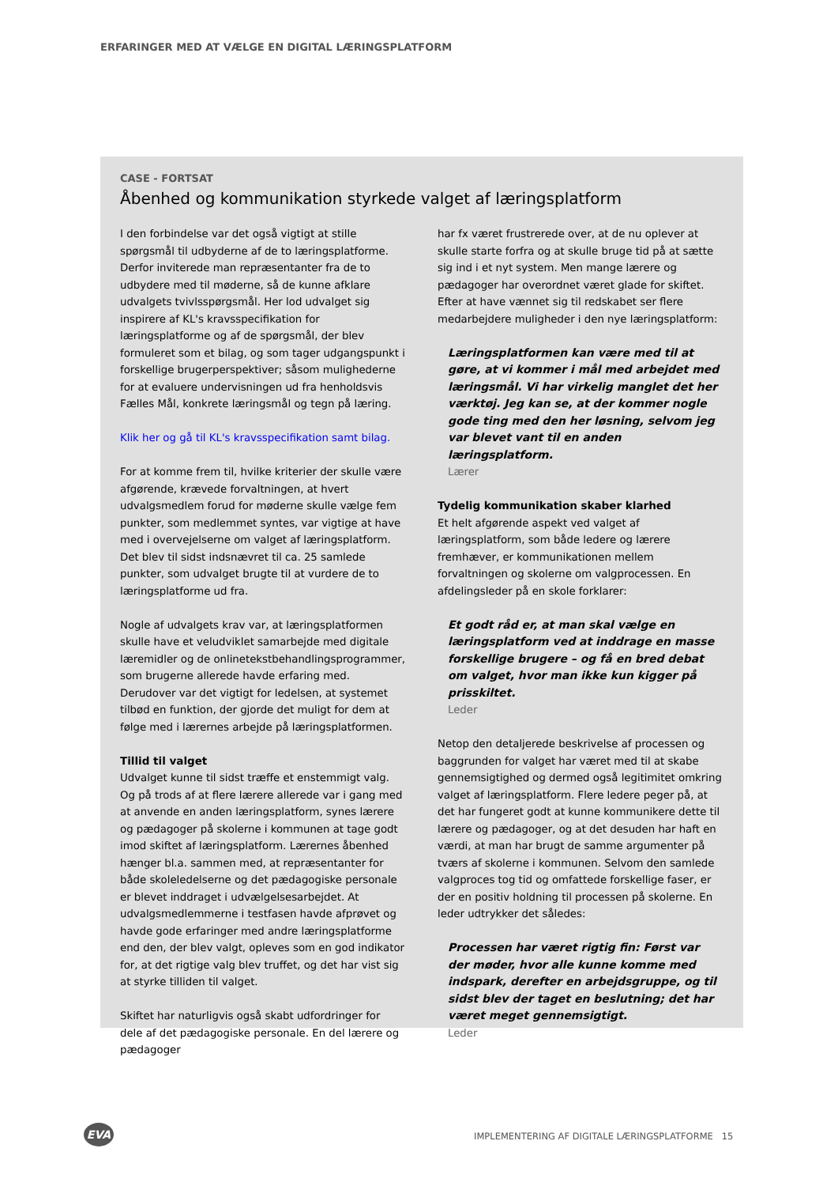ERFARINGER MED AT VÆLGE EN DIGITAL LÆRINGSPLATFORM
CASE - FORTSAT
Åbenhed og kommunikation styrkede valget af læringsplatform
I den forbindelse var det også vigtigt at stille spørgsmål til udbyderne af de to læringsplatforme. Derfor inviterede man repræsentanter fra de to udbydere med til møderne, så de kunne afklare udvalgets tvivlsspørgsmål. Her lod udvalget sig inspirere af KL's kravsspecifikation for læringsplatforme og af de spørgsmål, der blev formuleret som et bilag, og som tager udgangspunkt i forskellige brugerperspektiver; såsom mulighederne for at evaluere undervisningen ud fra henholdsvis Fælles Mål, konkrete læringsmål og tegn på læring.
Klik her og gå til KL's kravsspecifikation samt bilag.
For at komme frem til, hvilke kriterier der skulle være afgørende, krævede forvaltningen, at hvert udvalgsmedlem forud for møderne skulle vælge fem punkter, som medlemmet syntes, var vigtige at have med i overvejelserne om valget af læringsplatform. Det blev til sidst indsnævret til ca. 25 samlede punkter, som udvalget brugte til at vurdere de to læringsplatforme ud fra.
Nogle af udvalgets krav var, at læringsplatformen skulle have et veludviklet samarbejde med digitale læremidler og de onlinetekstbehandlingsprogrammer, som brugerne allerede havde erfaring med. Derudover var det vigtigt for ledelsen, at systemet tilbød en funktion, der gjorde det muligt for dem at følge med i lærernes arbejde på læringsplatformen.
Tillid til valget
Udvalget kunne til sidst træffe et enstemmigt valg. Og på trods af at flere lærere allerede var i gang med at anvende en anden læringsplatform, synes lærere og pædagoger på skolerne i kommunen at tage godt imod skiftet af læringsplatform. Lærernes åbenhed hænger bl.a. sammen med, at repræsentanter for både skoleledelserne og det pædagogiske personale er blevet inddraget i udvælgelsesarbejdet. At udvalgsmedlemmerne i testfasen havde afprøvet og havde gode erfaringer med andre læringsplatforme end den, der blev valgt, opleves som en god indikator for, at det rigtige valg blev truffet, og det har vist sig at styrke tilliden til valget.
Skiftet har naturligvis også skabt udfordringer for dele af det pædagogiske personale. En del lærere og pædagoger
har fx været frustrerede over, at de nu oplever at skulle starte forfra og at skulle bruge tid på at sætte sig ind i et nyt system. Men mange lærere og pædagoger har overordnet været glade for skiftet. Efter at have vænnet sig til redskabet ser flere medarbejdere muligheder i den nye læringsplatform:
Læringsplatformen kan være med til at gøre, at vi kommer i mål med arbejdet med læringsmål. Vi har virkelig manglet det her værktøj. Jeg kan se, at der kommer nogle gode ting med den her løsning, selvom jeg var blevet vant til en anden læringsplatform.
Lærer
Tydelig kommunikation skaber klarhed
Et helt afgørende aspekt ved valget af læringsplatform, som både ledere og lærere fremhæver, er kommunikationen mellem forvaltningen og skolerne om valgprocessen. En afdelingsleder på en skole forklarer:
Et godt råd er, at man skal vælge en læringsplatform ved at inddrage en masse forskellige brugere – og få en bred debat om valget, hvor man ikke kun kigger på prisskiltet.
Leder
Netop den detaljerede beskrivelse af processen og baggrunden for valget har været med til at skabe gennemsigtighed og dermed også legitimitet omkring valget af læringsplatform. Flere ledere peger på, at det har fungeret godt at kunne kommunikere dette til lærere og pædagoger, og at det desuden har haft en værdi, at man har brugt de samme argumenter på tværs af skolerne i kommunen. Selvom den samlede valgproces tog tid og omfattede forskellige faser, er der en positiv holdning til processen på skolerne. En leder udtrykker det således:
Processen har været rigtig fin: Først var der møder, hvor alle kunne komme med indspark, derefter en arbejdsgruppe, og til sidst blev der taget en beslutning; det har været meget gennemsigtigt.
Leder
EVA
IMPLEMENTERING AF DIGITALE LÆRINGSPLATFORME 15